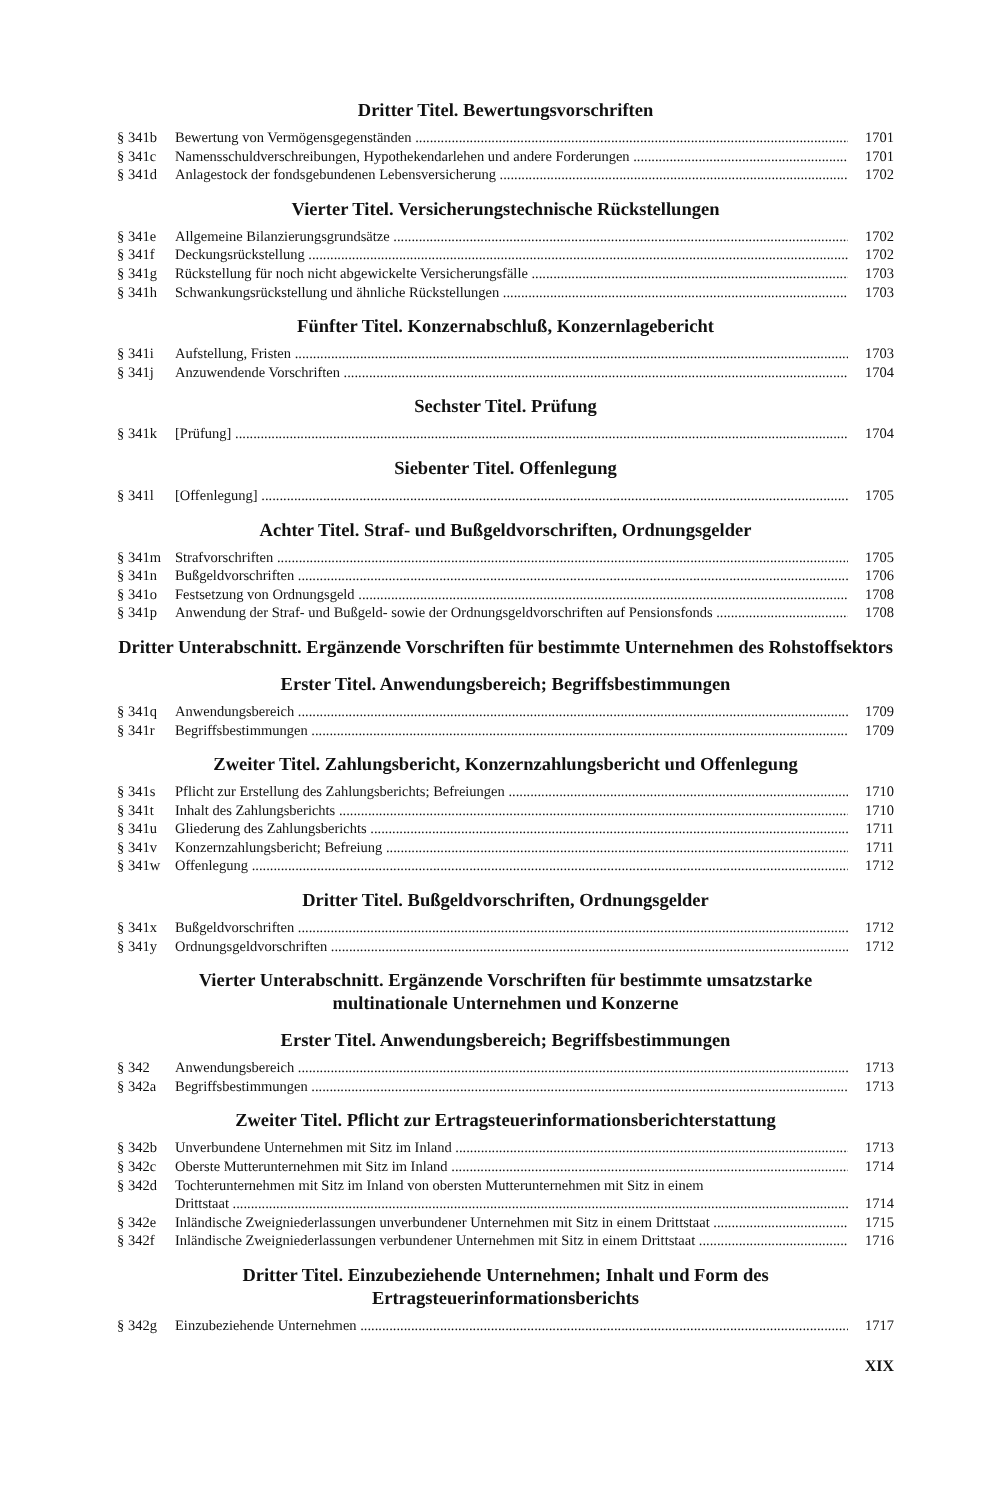Dritter Titel. Bewertungsvorschriften
§ 341b Bewertung von Vermögensgegenständen 1701
§ 341c Namensschuldverschreibungen, Hypothekendarlehen und andere Forderungen 1701
§ 341d Anlagestock der fondsgebundenen Lebensversicherung 1702
Vierter Titel. Versicherungstechnische Rückstellungen
§ 341e Allgemeine Bilanzierungsgrundsätze 1702
§ 341f Deckungsrückstellung 1702
§ 341g Rückstellung für noch nicht abgewickelte Versicherungsfälle 1703
§ 341h Schwankungsrückstellung und ähnliche Rückstellungen 1703
Fünfter Titel. Konzernabschluß, Konzernlagebericht
§ 341i Aufstellung, Fristen 1703
§ 341j Anzuwendende Vorschriften 1704
Sechster Titel. Prüfung
§ 341k [Prüfung] 1704
Siebenter Titel. Offenlegung
§ 341l [Offenlegung] 1705
Achter Titel. Straf- und Bußgeldvorschriften, Ordnungsgelder
§ 341m Strafvorschriften 1705
§ 341n Bußgeldvorschriften 1706
§ 341o Festsetzung von Ordnungsgeld 1708
§ 341p Anwendung der Straf- und Bußgeld- sowie der Ordnungsgeldvorschriften auf Pensionsfonds 1708
Dritter Unterabschnitt. Ergänzende Vorschriften für bestimmte Unternehmen des Rohstoffsektors
Erster Titel. Anwendungsbereich; Begriffsbestimmungen
§ 341q Anwendungsbereich 1709
§ 341r Begriffsbestimmungen 1709
Zweiter Titel. Zahlungsbericht, Konzernzahlungsbericht und Offenlegung
§ 341s Pflicht zur Erstellung des Zahlungsberichts; Befreiungen 1710
§ 341t Inhalt des Zahlungsberichts 1710
§ 341u Gliederung des Zahlungsberichts 1711
§ 341v Konzernzahlungsbericht; Befreiung 1711
§ 341w Offenlegung 1712
Dritter Titel. Bußgeldvorschriften, Ordnungsgelder
§ 341x Bußgeldvorschriften 1712
§ 341y Ordnungsgeldvorschriften 1712
Vierter Unterabschnitt. Ergänzende Vorschriften für bestimmte umsatzstarke
multinationale Unternehmen und Konzerne
Erster Titel. Anwendungsbereich; Begriffsbestimmungen
§ 342 Anwendungsbereich 1713
§ 342a Begriffsbestimmungen 1713
Zweiter Titel. Pflicht zur Ertragsteuerinformationsberichterstattung
§ 342b Unverbundene Unternehmen mit Sitz im Inland 1713
§ 342c Oberste Mutterunternehmen mit Sitz im Inland 1714
§ 342d Tochterunternehmen mit Sitz im Inland von obersten Mutterunternehmen mit Sitz in einem
Drittstaat 1714
§ 342e Inländische Zweigniederlassungen unverbundener Unternehmen mit Sitz in einem Drittstaat 1715
§ 342f Inländische Zweigniederlassungen verbundener Unternehmen mit Sitz in einem Drittstaat 1716
Dritter Titel. Einzubeziehende Unternehmen; Inhalt und Form des
Ertragsteuerinformationsberichts
§ 342g Einzubeziehende Unternehmen 1717
XIX